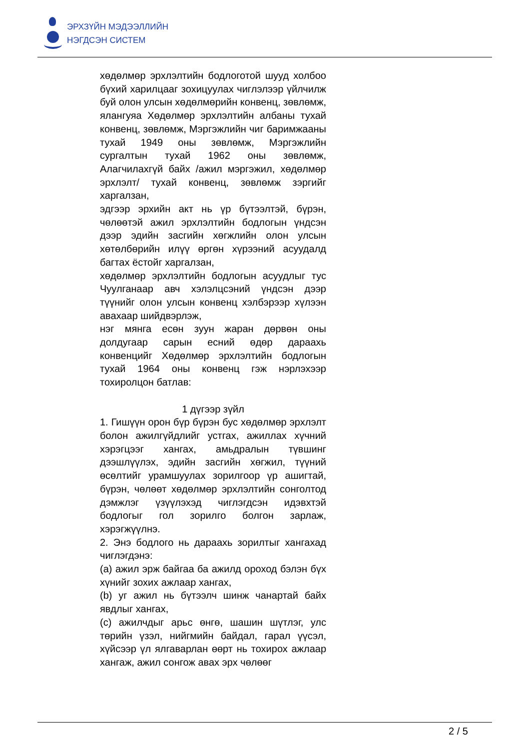ЭРХЗҮЙН МЭДЭЭЛЛИЙН
НЭГДСЭН СИСТЕМ
хөдөлмөр эрхлэлтийн бодлоготой шууд холбоо бүхий харилцааг зохицуулах чиглэлээр үйлчилж буй олон улсын хөдөлмөрийн конвенц, зөвлөмж, ялангуяа Хөдөлмөр эрхлэлтийн албаны тухай конвенц, зөвлөмж, Мэргэжлийн чиг баримжааны тухай 1949 оны зөвлөмж, Мэргэжлийн сургалтын тухай 1962 оны зөвлөмж, Алагчилахгүй байх /ажил мэргэжил, хөдөлмөр эрхлэлт/ тухай конвенц, зөвлөмж зэргийг харгалзан,
эдгээр эрхийн акт нь үр бүтээлтэй, бүрэн, чөлөөтэй ажил эрхлэлтийн бодлогын үндсэн дээр эдийн засгийн хөгжлийн олон улсын хөтөлбөрийн илүү өргөн хүрээний асуудалд багтах ёстойг харгалзан,
хөдөлмөр эрхлэлтийн бодлогын асуудлыг тус Чуулганаар авч хэлэлцсэний үндсэн дээр түүнийг олон улсын конвенц хэлбэрээр хүлээн авахаар шийдвэрлэж,
нэг мянга есөн зуун жаран дөрвөн оны долдугаар сарын есний өдөр дараахь конвенцийг Хөдөлмөр эрхлэлтийн бодлогын тухай 1964 оны конвенц гэж нэрлэхээр тохиролцон батлав:
1 дүгээр зүйл
1. Гишүүн орон бүр бүрэн бус хөдөлмөр эрхлэлт болон ажилгүйдлийг устгах, ажиллах хүчний хэрэгцээг хангах, амьдралын түвшинг дээшлүүлэх, эдийн засгийн хөгжил, түүний өсөлтийг урамшуулах зорилгоор үр ашигтай, бүрэн, чөлөөт хөдөлмөр эрхлэлтийн сонголтод дэмжлэг үзүүлэхэд чиглэгдсэн идэвхтэй бодлогыг гол зорилго болгон зарлаж, хэрэгжүүлнэ.
2. Энэ бодлого нь дараахь зорилтыг хангахад чиглэгдэнэ:
(a) ажил эрж байгаа ба ажилд ороход бэлэн бүх хүнийг зохих ажлаар хангах,
(b) уг ажил нь бүтээлч шинж чанартай байх явдлыг хангах,
(c) ажилчдыг арьс өнгө, шашин шүтлэг, улс төрийн үзэл, нийгмийн байдал, гарал үүсэл, хүйсээр үл ялгаварлан өөрт нь тохирох ажлаар хангаж, ажил сонгож авах эрх чөлөөг
2 / 5